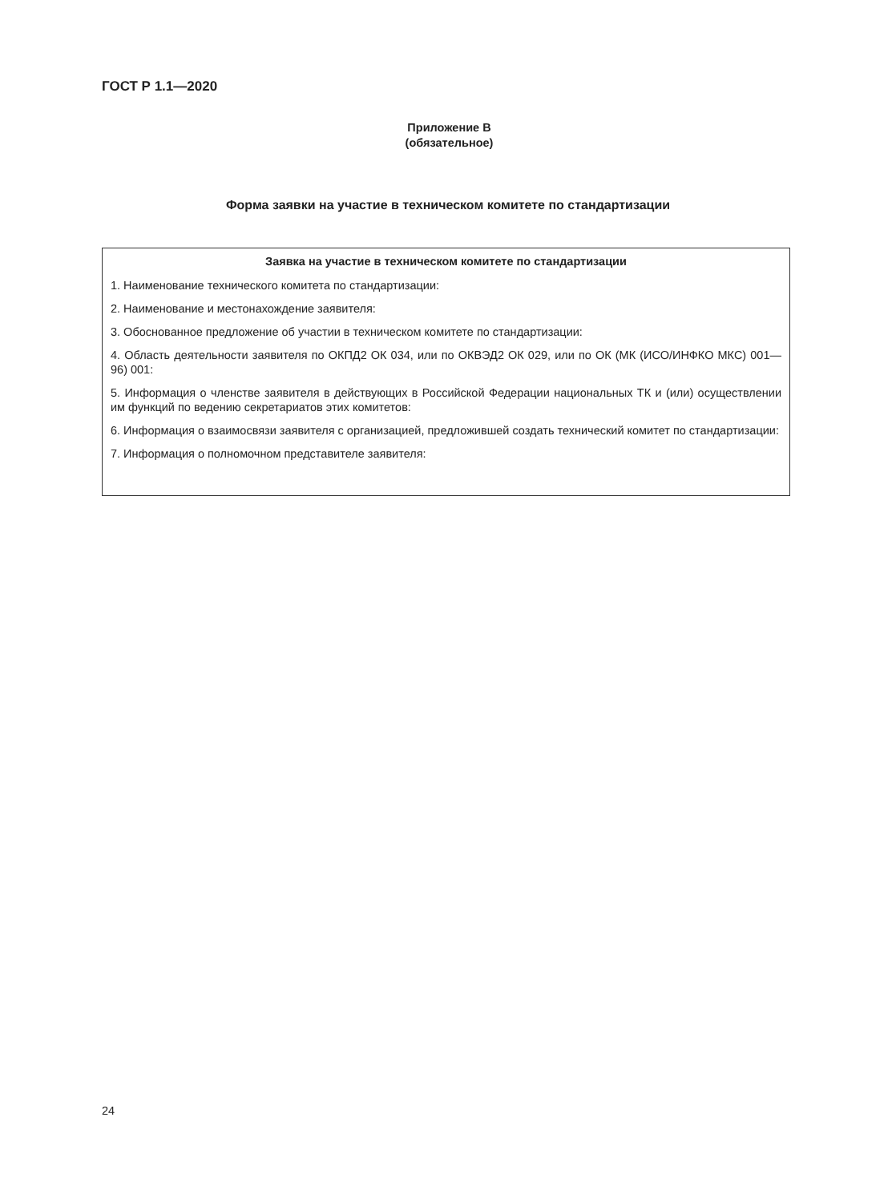ГОСТ Р 1.1—2020
Приложение В
(обязательное)
Форма заявки на участие в техническом комитете по стандартизации
Заявка на участие в техническом комитете по стандартизации
1. Наименование технического комитета по стандартизации:
2. Наименование и местонахождение заявителя:
3. Обоснованное предложение об участии в техническом комитете по стандартизации:
4. Область деятельности заявителя по ОКПД2 ОК 034, или по ОКВЭД2 ОК 029, или по ОК (МК (ИСО/ИНФКО МКС) 001—96) 001:
5. Информация о членстве заявителя в действующих в Российской Федерации национальных ТК и (или) осуществлении им функций по ведению секретариатов этих комитетов:
6. Информация о взаимосвязи заявителя с организацией, предложившей создать технический комитет по стандартизации:
7. Информация о полномочном представителе заявителя:
24